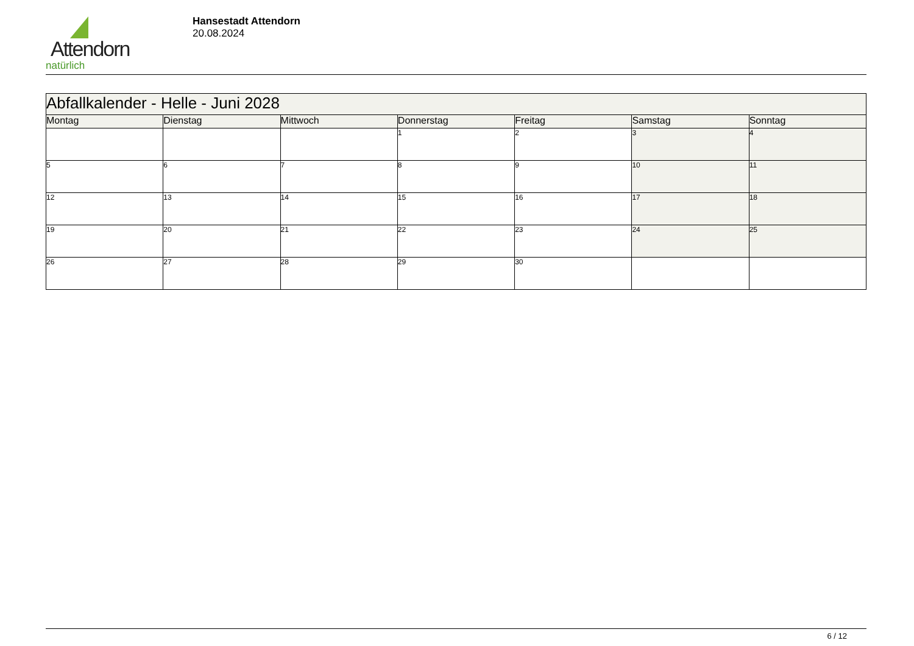Attendorn
natürlich
Hansestadt Attendorn
20.08.2024
| Abfallkalender - Helle - Juni 2028 | | | | | | |
| --- | --- | --- | --- | --- | --- | --- |
| Montag | Dienstag | Mittwoch | Donnerstag | Freitag | Samstag | Sonntag |
| | | | 1 | 2 | 3 | 4 |
| 5 | 6 | 7 | 8 | 9 | 10 | 11 |
| 12 | 13 | 14 | 15 | 16 | 17 | 18 |
| 19 | 20 | 21 | 22 | 23 | 24 | 25 |
| 26 | 27 | 28 | 29 | 30 | | |
6 / 12